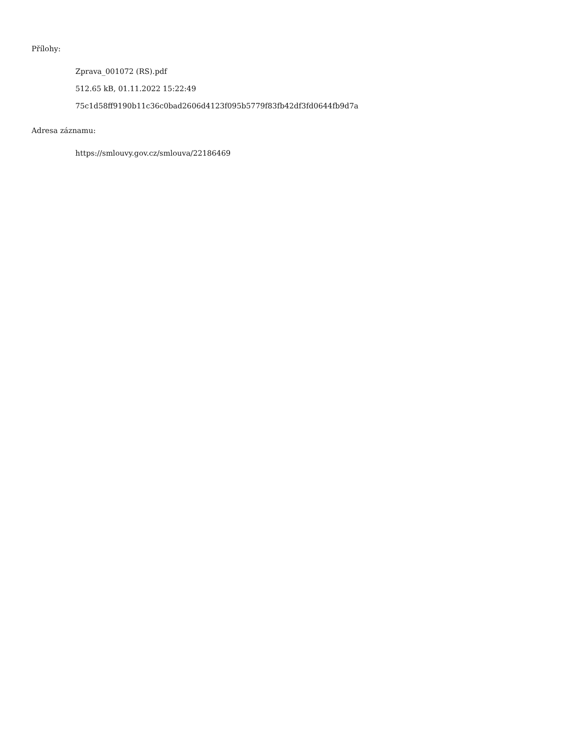Přílohy:
Zprava_001072 (RS).pdf
512.65 kB, 01.11.2022 15:22:49
75c1d58ff9190b11c36c0bad2606d4123f095b5779f83fb42df3fd0644fb9d7a
Adresa záznamu:
https://smlouvy.gov.cz/smlouva/22186469